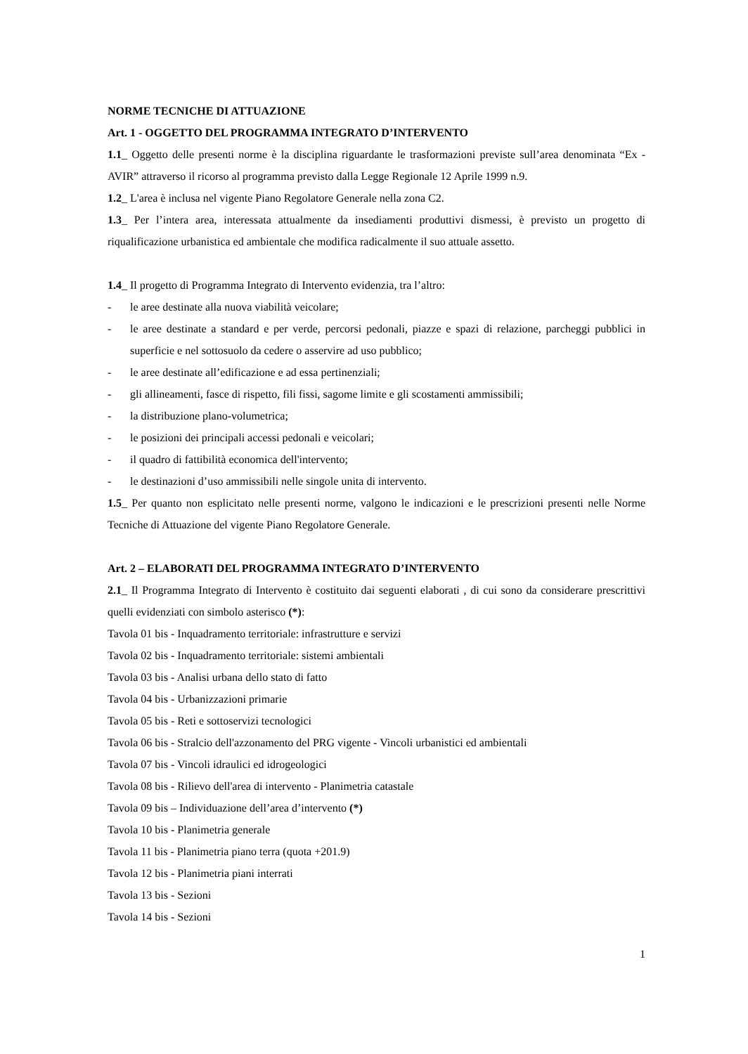NORME TECNICHE DI ATTUAZIONE
Art. 1 - OGGETTO DEL PROGRAMMA INTEGRATO D’INTERVENTO
1.1_ Oggetto delle presenti norme è la disciplina riguardante le trasformazioni previste sull’area denominata “Ex - AVIR” attraverso il ricorso al programma previsto dalla Legge Regionale 12 Aprile 1999 n.9.
1.2_ L'area è inclusa nel vigente Piano Regolatore Generale nella zona C2.
1.3_ Per l’intera area, interessata attualmente da insediamenti produttivi dismessi, è previsto un progetto di riqualificazione urbanistica ed ambientale che modifica radicalmente il suo attuale assetto.
1.4_ Il progetto di Programma Integrato di Intervento evidenzia, tra l’altro:
- le aree destinate alla nuova viabilità veicolare;
- le aree destinate a standard e per verde, percorsi pedonali, piazze e spazi di relazione, parcheggi pubblici in superficie e nel sottosuolo da cedere o asservire ad uso pubblico;
- le aree destinate all’edificazione e ad essa pertinenziali;
- gli allineamenti, fasce di rispetto, fili fissi, sagome limite e gli scostamenti ammissibili;
- la distribuzione plano-volumetrica;
- le posizioni dei principali accessi pedonali e veicolari;
- il quadro di fattibilità economica dell'intervento;
- le destinazioni d’uso ammissibili nelle singole unita di intervento.
1.5_ Per quanto non esplicitato nelle presenti norme, valgono le indicazioni e le prescrizioni presenti nelle Norme Tecniche di Attuazione del vigente Piano Regolatore Generale.
Art. 2 – ELABORATI DEL PROGRAMMA INTEGRATO D’INTERVENTO
2.1_ Il Programma Integrato di Intervento è costituito dai seguenti elaborati , di cui sono da considerare prescrittivi quelli evidenziati con simbolo asterisco (*):
Tavola 01 bis - Inquadramento territoriale: infrastrutture e servizi
Tavola 02 bis - Inquadramento territoriale: sistemi ambientali
Tavola 03 bis - Analisi urbana dello stato di fatto
Tavola 04 bis - Urbanizzazioni primarie
Tavola 05 bis - Reti e sottoservizi tecnologici
Tavola 06 bis - Stralcio dell'azzonamento del PRG vigente - Vincoli urbanistici ed ambientali
Tavola 07 bis - Vincoli idraulici ed idrogeologici
Tavola 08 bis - Rilievo dell'area di intervento - Planimetria catastale
Tavola 09 bis – Individuazione dell’area d’intervento (*)
Tavola 10 bis - Planimetria generale
Tavola 11 bis - Planimetria piano terra (quota +201.9)
Tavola 12 bis - Planimetria piani interrati
Tavola 13 bis - Sezioni
Tavola 14 bis - Sezioni
1